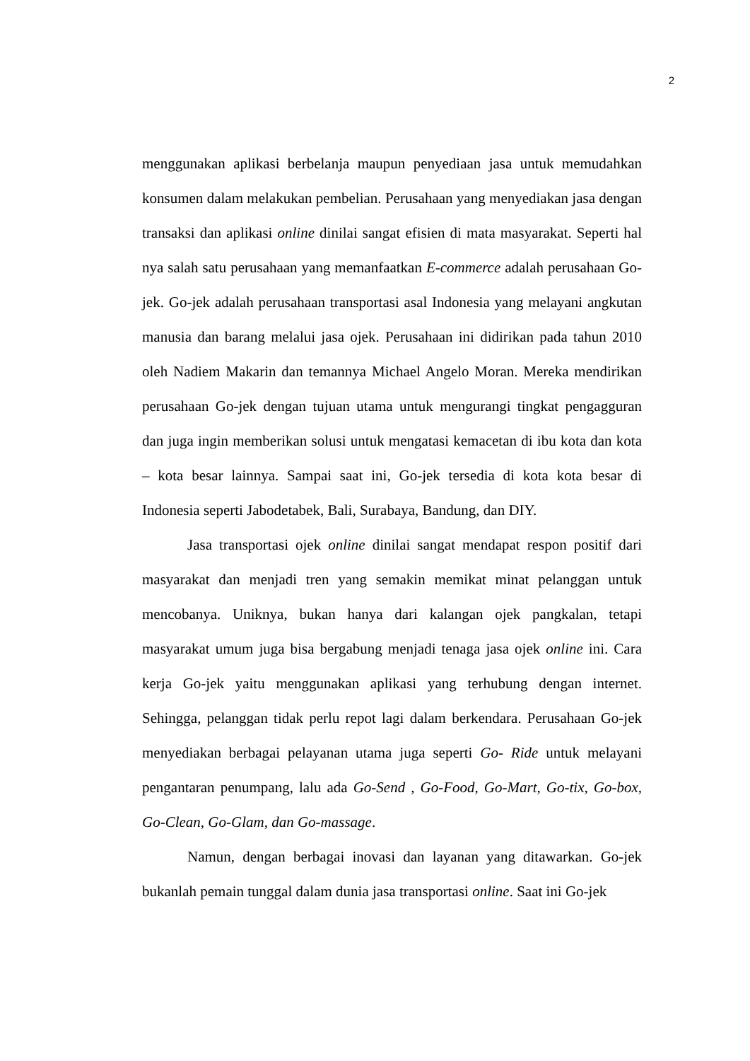2
menggunakan aplikasi berbelanja maupun penyediaan jasa untuk memudahkan konsumen dalam melakukan pembelian. Perusahaan yang menyediakan jasa dengan transaksi dan aplikasi online dinilai sangat efisien di mata masyarakat. Seperti hal nya salah satu perusahaan yang memanfaatkan E-commerce adalah perusahaan Go-jek. Go-jek adalah perusahaan transportasi asal Indonesia yang melayani angkutan manusia dan barang melalui jasa ojek. Perusahaan ini didirikan pada tahun 2010 oleh Nadiem Makarin dan temannya Michael Angelo Moran. Mereka mendirikan perusahaan Go-jek dengan tujuan utama untuk mengurangi tingkat pengagguran dan juga ingin memberikan solusi untuk mengatasi kemacetan di ibu kota dan kota – kota besar lainnya. Sampai saat ini, Go-jek tersedia di kota kota besar di Indonesia seperti Jabodetabek, Bali, Surabaya, Bandung, dan DIY.
Jasa transportasi ojek online dinilai sangat mendapat respon positif dari masyarakat dan menjadi tren yang semakin memikat minat pelanggan untuk mencobanya. Uniknya, bukan hanya dari kalangan ojek pangkalan, tetapi masyarakat umum juga bisa bergabung menjadi tenaga jasa ojek online ini. Cara kerja Go-jek yaitu menggunakan aplikasi yang terhubung dengan internet. Sehingga, pelanggan tidak perlu repot lagi dalam berkendara. Perusahaan Go-jek menyediakan berbagai pelayanan utama juga seperti Go- Ride untuk melayani pengantaran penumpang, lalu ada Go-Send , Go-Food, Go-Mart, Go-tix, Go-box, Go-Clean, Go-Glam, dan Go-massage.
Namun, dengan berbagai inovasi dan layanan yang ditawarkan. Go-jek bukanlah pemain tunggal dalam dunia jasa transportasi online. Saat ini Go-jek